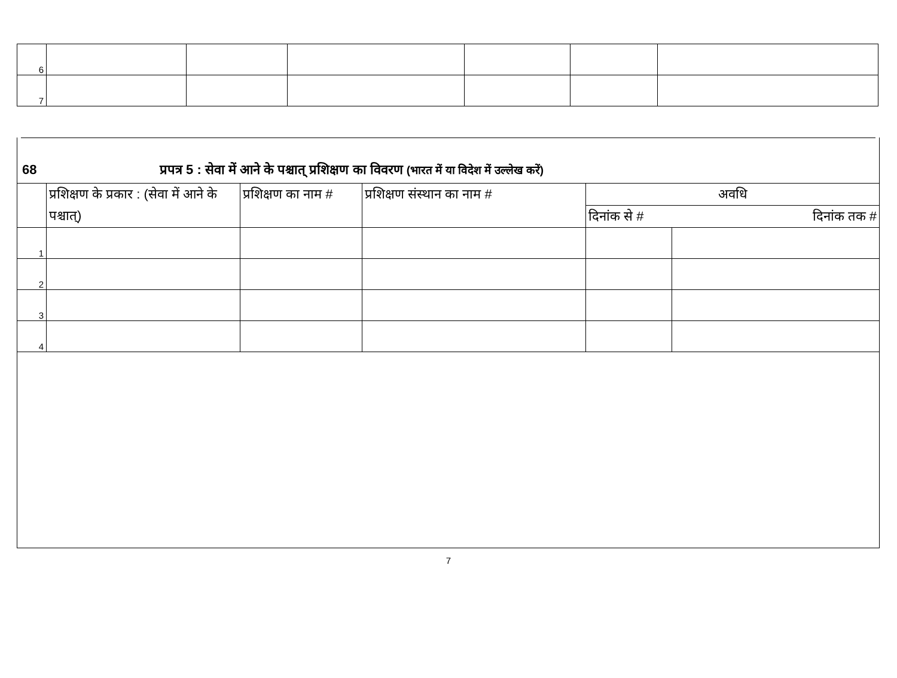| 6 | | | | | | |
| 7 | | | | | | |
68 प्रपत्र 5 : सेवा में आने के पश्चात् प्रशिक्षण का विवरण (भारत में या विदेश में उल्लेख करें)
| | प्रशिक्षण के प्रकार : (सेवा में आने के पश्चात्) | प्रशिक्षण का नाम # | प्रशिक्षण संस्थान का नाम # | अवधि | |
| --- | --- | --- | --- | --- | --- |
| | | | | दिनांक से # | दिनांक तक # |
| 1 | | | | | |
| 2 | | | | | |
| 3 | | | | | |
| 4 | | | | | |
7